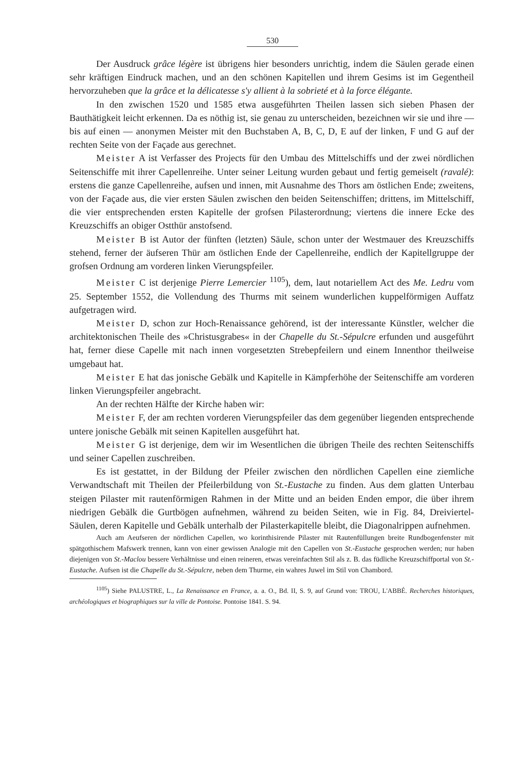530
Der Ausdruck grâce légère ist übrigens hier besonders unrichtig, indem die Säulen gerade einen sehr kräftigen Eindruck machen, und an den schönen Kapitellen und ihrem Gesims ist im Gegentheil hervorzuheben que la grâce et la délicatesse s'y allient à la sobrieté et à la force élégante.
In den zwischen 1520 und 1585 etwa ausgeführten Theilen lassen sich sieben Phasen der Bauthätigkeit leicht erkennen. Da es nöthig ist, sie genau zu unterscheiden, bezeichnen wir sie und ihre — bis auf einen — anonymen Meister mit den Buchstaben A, B, C, D, E auf der linken, F und G auf der rechten Seite von der Façade aus gerechnet.
Meister A ist Verfasser des Projects für den Umbau des Mittelschiffs und der zwei nördlichen Seitenschiffe mit ihrer Capellenreihe. Unter seiner Leitung wurden gebaut und fertig gemeiselt (ravalé): erstens die ganze Capellenreihe, aufsen und innen, mit Ausnahme des Thors am östlichen Ende; zweitens, von der Façade aus, die vier ersten Säulen zwischen den beiden Seitenschiffen; drittens, im Mittelschiff, die vier entsprechenden ersten Kapitelle der grofsen Pilasterordnung; viertens die innere Ecke des Kreuzschiffs an obiger Ostthür anstofsend.
Meister B ist Autor der fünften (letzten) Säule, schon unter der Westmauer des Kreuzschiffs stehend, ferner der äufseren Thür am östlichen Ende der Capellenreihe, endlich der Kapitellgruppe der grofsen Ordnung am vorderen linken Vierungspfeiler.
Meister C ist derjenige Pierre Lemercier <sup>1105</sup>), dem, laut notariellem Act des Me. Ledru vom 25. September 1552, die Vollendung des Thurms mit seinem wunderlichen kuppelförmigen Auffatz aufgetragen wird.
Meister D, schon zur Hoch-Renaissance gehörend, ist der interessante Künstler, welcher die architektonischen Theile des »Christusgrabes« in der Chapelle du St.-Sépulcre erfunden und ausgeführt hat, ferner diese Capelle mit nach innen vorgesetzten Strebepfeilern und einem Innenthor theilweise umgebaut hat.
Meister E hat das jonische Gebälk und Kapitelle in Kämpferhöhe der Seitenschiffe am vorderen linken Vierungspfeiler angebracht.
An der rechten Hälfte der Kirche haben wir:
Meister F, der am rechten vorderen Vierungspfeiler das dem gegenüber liegenden entsprechende untere jonische Gebälk mit seinen Kapitellen ausgeführt hat.
Meister G ist derjenige, dem wir im Wesentlichen die übrigen Theile des rechten Seitenschiffs und seiner Capellen zuschreiben.
Es ist gestattet, in der Bildung der Pfeiler zwischen den nördlichen Capellen eine ziemliche Verwandtschaft mit Theilen der Pfeilerbildung von St.-Eustache zu finden. Aus dem glatten Unterbau steigen Pilaster mit rautenförmigen Rahmen in der Mitte und an beiden Enden empor, die über ihrem niedrigen Gebälk die Gurtbögen aufnehmen, während zu beiden Seiten, wie in Fig. 84, Dreiviertel-Säulen, deren Kapitelle und Gebälk unterhalb der Pilasterkapitelle bleibt, die Diagonalrippen aufnehmen.
Auch am Aeufseren der nördlichen Capellen, wo korinthisirende Pilaster mit Rautenfüllungen breite Rundbogenfenster mit spätgothischem Mafswerk trennen, kann von einer gewissen Analogie mit den Capellen von St.-Eustache gesprochen werden; nur haben diejenigen von St.-Maclou bessere Verhältnisse und einen reineren, etwas vereinfachten Stil als z. B. das füdliche Kreuzschiffportal von St.-Eustache. Aufsen ist die Chapelle du St.-Sépulcre, neben dem Thurme, ein wahres Juwel im Stil von Chambord.
<sup>1105</sup>) Siehe PALUSTRE, L., La Renaissance en France, a. a. O., Bd. II, S. 9, auf Grund von: TROU, L'ABBÉ. Recherches historiques, archéologiques et biographiques sur la ville de Pontoise. Pontoise 1841. S. 94.